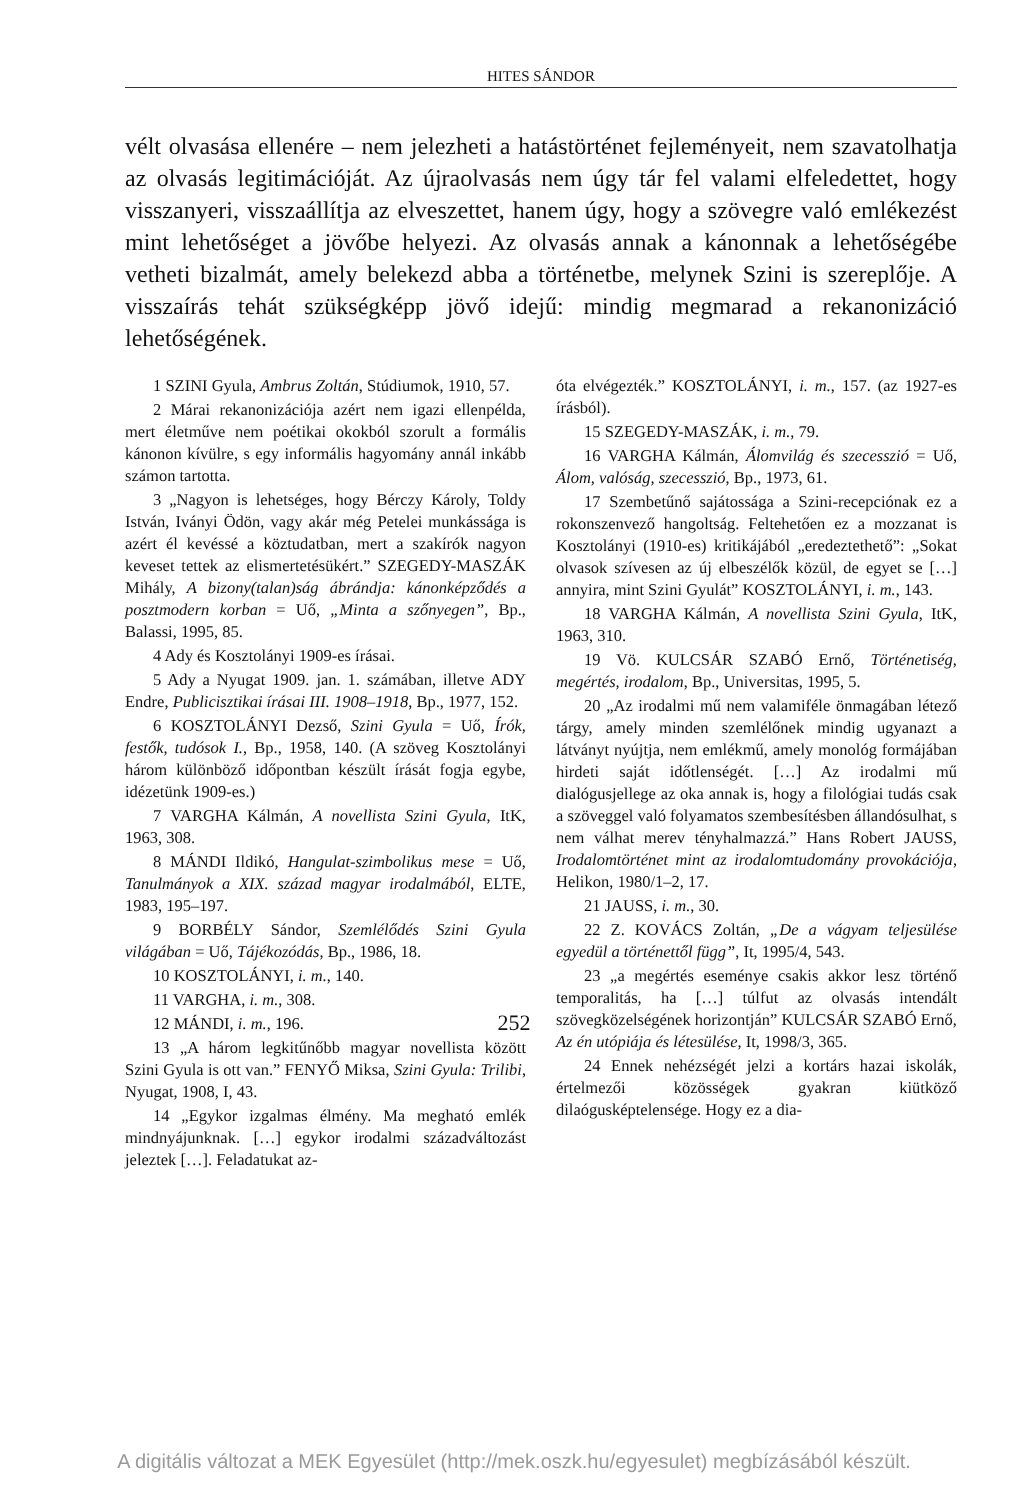HITES SÁNDOR
vélt olvasása ellenére – nem jelezheti a hatástörténet fejleményeit, nem szavatolhatja az olvasás legitimációját. Az újraolvasás nem úgy tár fel valami elfeledettet, hogy visszanyeri, visszaállítja az elveszettet, hanem úgy, hogy a szövegre való emlékezést mint lehetőséget a jövőbe helyezi. Az olvasás annak a kánonnak a lehetőségébe vetheti bizalmát, amely belekezd abba a történetbe, melynek Szini is szereplője. A visszaírás tehát szükségképp jövő idejű: mindig megmarad a rekanonizáció lehetőségének.
1 SZINI Gyula, Ambrus Zoltán, Stúdiumok, 1910, 57.
2 Márai rekanonizációja azért nem igazi ellenpélda, mert életműve nem poétikai okokból szorult a formális kánonon kívülre, s egy informális hagyomány annál inkább számon tartotta.
3 „Nagyon is lehetséges, hogy Bérczy Károly, Toldy István, Iványi Ödön, vagy akár még Petelei munkássága is azért él kevéssé a köztudatban, mert a szakírók nagyon keveset tettek az elismertetésükért.” SZEGEDY-MASZÁK Mihály, A bizony(talan)ság ábrándja: kánonképződés a posztmodern korban = Uő, „Minta a szőnyegen”, Bp., Balassi, 1995, 85.
4 Ady és Kosztolányi 1909-es írásai.
5 Ady a Nyugat 1909. jan. 1. számában, illetve ADY Endre, Publicisztikai írásai III. 1908–1918, Bp., 1977, 152.
6 KOSZTOLÁNYI Dezső, Szini Gyula = Uő, Írók, festők, tudósok I., Bp., 1958, 140. (A szöveg Kosztolányi három különböző időpontban készült írását fogja egybe, idézetünk 1909-es.)
7 VARGHA Kálmán, A novellista Szini Gyula, ItK, 1963, 308.
8 MÁNDI Ildikó, Hangulat-szimbolikus mese = Uő, Tanulmányok a XIX. század magyar irodalmából, ELTE, 1983, 195–197.
9 BORBÉLY Sándor, Szemlélődés Szini Gyula világában = Uő, Tájékozódás, Bp., 1986, 18.
10 KOSZTOLÁNYI, i. m., 140.
11 VARGHA, i. m., 308.
12 MÁNDI, i. m., 196.
13 „A három legkitűnőbb magyar novellista között Szini Gyula is ott van.” FENYŐ Miksa, Szini Gyula: Trilibi, Nyugat, 1908, I, 43.
14 „Egykor izgalmas élmény. Ma megható emlék mindnyájunknak. […] egykor irodalmi századváltozást jeleztek […]. Feladatukat az-
óta elvégezték.” KOSZTOLÁNYI, i. m., 157. (az 1927-es írásból).
15 SZEGEDY-MASZÁK, i. m., 79.
16 VARGHA Kálmán, Álomvilág és szecesszió = Uő, Álom, valóság, szecesszió, Bp., 1973, 61.
17 Szembetűnő sajátossága a Szini-recepciónak ez a rokonszenvező hangoltság. Feltehetően ez a mozzanat is Kosztolányi (1910-es) kritikájából „eredeztethető”: „Sokat olvasok szívesen az új elbeszélők közül, de egyet se […] annyira, mint Szini Gyulát” KOSZTOLÁNYI, i. m., 143.
18 VARGHA Kálmán, A novellista Szini Gyula, ItK, 1963, 310.
19 Vö. KULCSÁR SZABÓ Ernő, Történetiség, megértés, irodalom, Bp., Universitas, 1995, 5.
20 „Az irodalmi mű nem valamiféle önmagában létező tárgy, amely minden szemlélőnek mindig ugyanazt a látványt nyújtja, nem emlékmű, amely monológ formájában hirdeti saját időtlenségét. […] Az irodalmi mű dialógusjellege az oka annak is, hogy a filológiai tudás csak a szöveggel való folyamatos szembesítésben állandósulhat, s nem válhat merev tényhalmazzá.” Hans Robert JAUSS, Irodalomtörténet mint az irodalomtudomány provokációja, Helikon, 1980/1–2, 17.
21 JAUSS, i. m., 30.
22 Z. KOVÁCS Zoltán, „De a vágyam teljesülése egyedül a történettől függ”, It, 1995/4, 543.
23 „a megértés eseménye csakis akkor lesz történő temporalitás, ha […] túlfut az olvasás intendált szövegközelségének horizontján” KULCSÁR SZABÓ Ernő, Az én utópiája és létesülése, It, 1998/3, 365.
24 Ennek nehézségét jelzi a kortárs hazai iskolák, értelmezői közösségek gyakran kiütköző dilaógusképtelensége. Hogy ez a dia-
252
A digitális változat a MEK Egyesület (http://mek.oszk.hu/egyesulet) megbízásából készült.